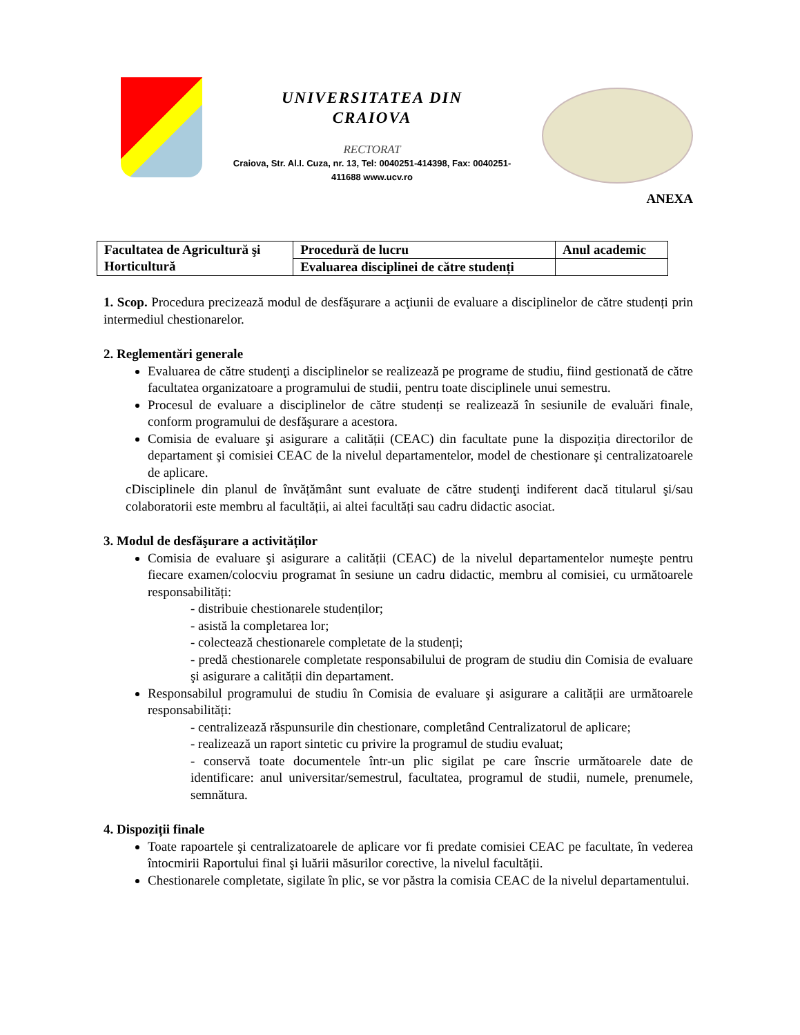UNIVERSITATEA DIN
CRAIOVA
RECTORAT
Craiova, Str. Al.I. Cuza, nr. 13, Tel: 0040251-414398, Fax: 0040251-
411688 www.ucv.ro
ANEXA
| Facultatea de Agricultură şi Horticultură | Procedură de lucru | Anul academic |
| | Evaluarea disciplinei de către studenți | |
1. Scop. Procedura precizează modul de desfăşurare a acţiunii de evaluare a disciplinelor de către studenți prin intermediul chestionarelor.
2. Reglementări generale
Evaluarea de către studenţi a disciplinelor se realizează pe programe de studiu, fiind gestionată de către facultatea organizatoare a programului de studii, pentru toate disciplinele unui semestru.
Procesul de evaluare a disciplinelor de către studenți se realizează în sesiunile de evaluări finale, conform programului de desfăşurare a acestora.
Comisia de evaluare şi asigurare a calității (CEAC) din facultate pune la dispoziția directorilor de departament şi comisiei CEAC de la nivelul departamentelor, model de chestionare şi centralizatoarele de aplicare.
cDisciplinele din planul de învățământ sunt evaluate de către studenţi indiferent dacă titularul şi/sau colaboratorii este membru al facultății, ai altei facultăți sau cadru didactic asociat.
3. Modul de desfăşurare a activităților
Comisia de evaluare şi asigurare a calității (CEAC) de la nivelul departamentelor numeşte pentru fiecare examen/colocviu programat în sesiune un cadru didactic, membru al comisiei, cu următoarele responsabilități:
- distribuie chestionarele studenților;
- asistă la completarea lor;
- colectează chestionarele completate de la studenți;
- predă chestionarele completate responsabilului de program de studiu din Comisia de evaluare şi asigurare a calității din departament.
Responsabilul programului de studiu în Comisia de evaluare şi asigurare a calității are următoarele responsabilități:
- centralizează răspunsurile din chestionare, completând Centralizatorul de aplicare;
- realizează un raport sintetic cu privire la programul de studiu evaluat;
- conservă toate documentele într-un plic sigilat pe care înscrie următoarele date de identificare: anul universitar/semestrul, facultatea, programul de studii, numele, prenumele, semnătura.
4. Dispoziții finale
Toate rapoartele şi centralizatoarele de aplicare vor fi predate comisiei CEAC pe facultate, în vederea întocmirii Raportului final şi luării măsurilor corective, la nivelul facultății.
Chestionarele completate, sigilate în plic, se vor păstra la comisia CEAC de la nivelul departamentului.